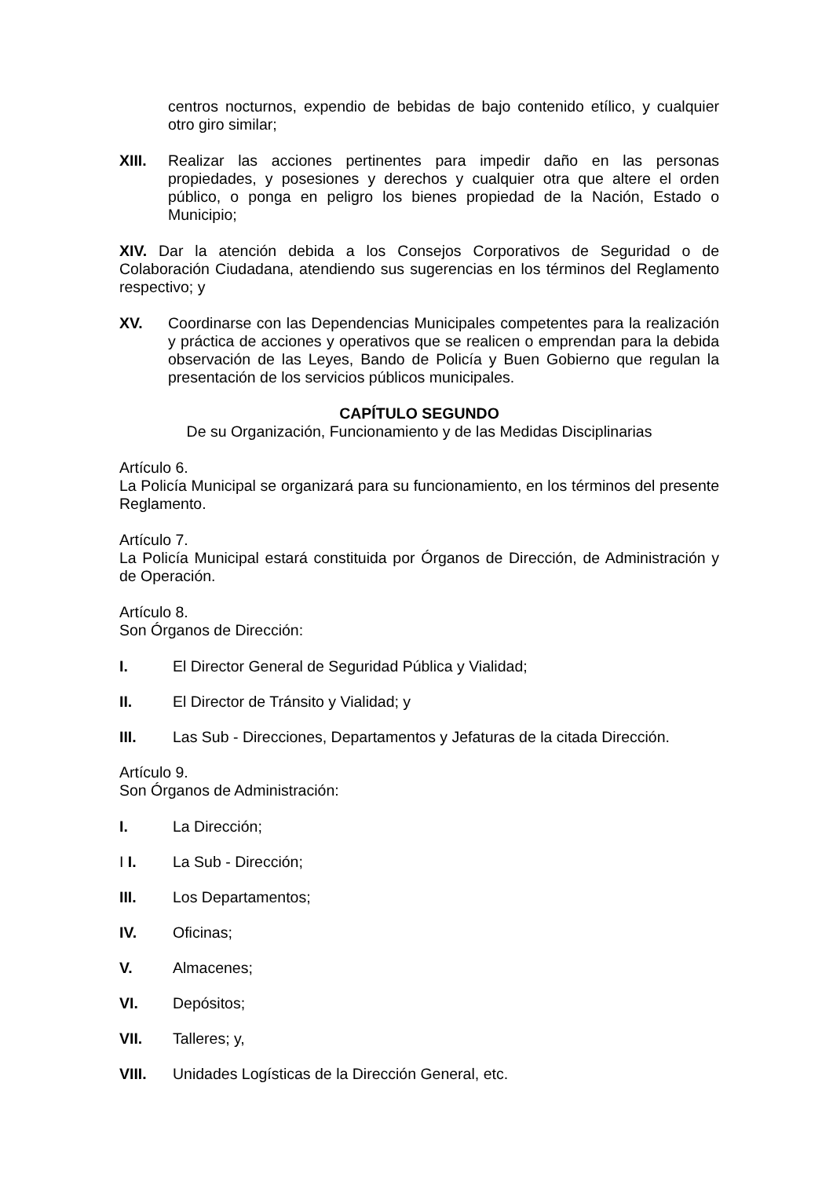centros nocturnos, expendio de bebidas de bajo contenido etílico, y cualquier otro giro similar;
XIII. Realizar las acciones pertinentes para impedir daño en las personas propiedades, y posesiones y derechos y cualquier otra que altere el orden público, o ponga en peligro los bienes propiedad de la Nación, Estado o Municipio;
XIV. Dar la atención debida a los Consejos Corporativos de Seguridad o de Colaboración Ciudadana, atendiendo sus sugerencias en los términos del Reglamento respectivo; y
XV. Coordinarse con las Dependencias Municipales competentes para la realización y práctica de acciones y operativos que se realicen o emprendan para la debida observación de las Leyes, Bando de Policía y Buen Gobierno que regulan la presentación de los servicios públicos municipales.
CAPÍTULO SEGUNDO
De su Organización, Funcionamiento y de las Medidas Disciplinarias
Artículo 6.
La Policía Municipal se organizará para su funcionamiento, en los términos del presente Reglamento.
Artículo 7.
La Policía Municipal estará constituida por Órganos de Dirección, de Administración y de Operación.
Artículo 8.
Son Órganos de Dirección:
I. El Director General de Seguridad Pública y Vialidad;
II. El Director de Tránsito y Vialidad; y
III. Las Sub - Direcciones, Departamentos y Jefaturas de la citada Dirección.
Artículo 9.
Son Órganos de Administración:
I. La Dirección;
I I. La Sub - Dirección;
III. Los Departamentos;
IV. Oficinas;
V. Almacenes;
VI. Depósitos;
VII. Talleres; y,
VIII. Unidades Logísticas de la Dirección General, etc.